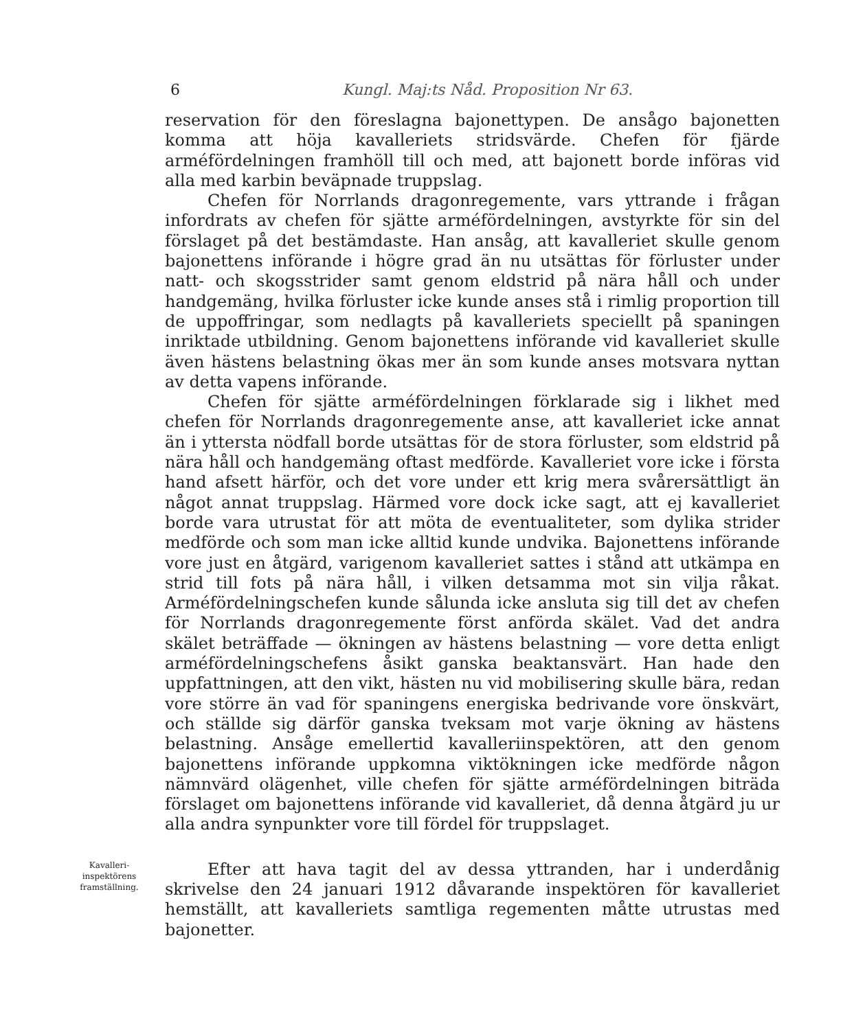6 Kungl. Maj:ts Nåd. Proposition Nr 63.
reservation för den föreslagna bajonettypen. De ansågo bajonetten komma att höja kavalleriets stridsvärde. Chefen för fjärde arméfördelningen framhöll till och med, att bajonett borde införas vid alla med karbin beväpnade truppslag.
Chefen för Norrlands dragonregemente, vars yttrande i frågan infordrats av chefen för sjätte arméfördelningen, avstyrkte för sin del förslaget på det bestämdaste. Han ansåg, att kavalleriet skulle genom bajonettens införande i högre grad än nu utsättas för förluster under natt- och skogsstrider samt genom eldstrid på nära håll och under handgemäng, hvilka förluster icke kunde anses stå i rimlig proportion till de uppoffringar, som nedlagts på kavalleriets speciellt på spaningen inriktade utbildning. Genom bajonettens införande vid kavalleriet skulle även hästens belastning ökas mer än som kunde anses motsvara nyttan av detta vapens införande.
Chefen för sjätte arméfördelningen förklarade sig i likhet med chefen för Norrlands dragonregemente anse, att kavalleriet icke annat än i yttersta nödfall borde utsättas för de stora förluster, som eldstrid på nära håll och handgemäng oftast medförde. Kavalleriet vore icke i första hand afsett härför, och det vore under ett krig mera svårersättligt än något annat truppslag. Härmed vore dock icke sagt, att ej kavalleriet borde vara utrustat för att möta de eventualiteter, som dylika strider medförde och som man icke alltid kunde undvika. Bajonettens införande vore just en åtgärd, varigenom kavalleriet sattes i stånd att utkämpa en strid till fots på nära håll, i vilken detsamma mot sin vilja råkat. Arméfördelningschefen kunde sålunda icke ansluta sig till det av chefen för Norrlands dragonregemente först anförda skälet. Vad det andra skälet beträffade — ökningen av hästens belastning — vore detta enligt arméfördelningschefens åsikt ganska beaktansvärt. Han hade den uppfattningen, att den vikt, hästen nu vid mobilisering skulle bära, redan vore större än vad för spaningens energiska bedrivande vore önskvärt, och ställde sig därför ganska tveksam mot varje ökning av hästens belastning. Ansåge emellertid kavalleriinspektören, att den genom bajonettens införande uppkomna viktökningen icke medförde någon nämnvärd olägenhet, ville chefen för sjätte arméfördelningen biträda förslaget om bajonettens införande vid kavalleriet, då denna åtgärd ju ur alla andra synpunkter vore till fördel för truppslaget.
Kavalleri-
inspektörens
framställning.
Efter att hava tagit del av dessa yttranden, har i underdånig skrivelse den 24 januari 1912 dåvarande inspektören för kavalleriet hemställt, att kavalleriets samtliga regementen måtte utrustas med bajonetter.